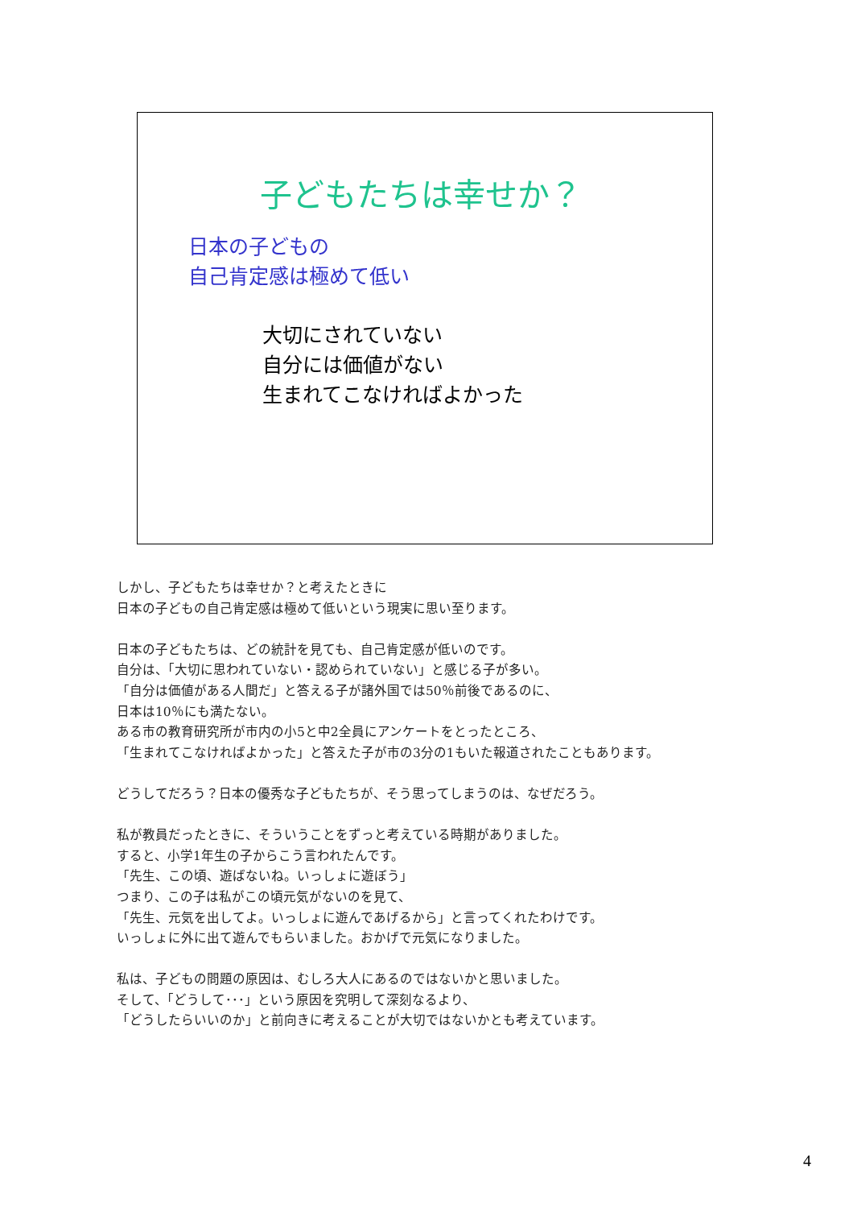子どもたちは幸せか？
日本の子どもの
自己肯定感は極めて低い
大切にされていない
自分には価値がない
生まれてこなければよかった
しかし、子どもたちは幸せか？と考えたときに
日本の子どもの自己肯定感は極めて低いという現実に思い至ります。
日本の子どもたちは、どの統計を見ても、自己肯定感が低いのです。
自分は、「大切に思われていない・認められていない」と感じる子が多い。
「自分は価値がある人間だ」と答える子が諸外国では50％前後であるのに、
日本は10％にも満たない。
ある市の教育研究所が市内の小5と中2全員にアンケートをとったところ、
「生まれてこなければよかった」と答えた子が市の3分の1もいた報道されたこともあります。
どうしてだろう？日本の優秀な子どもたちが、そう思ってしまうのは、なぜだろう。
私が教員だったときに、そういうことをずっと考えている時期がありました。
すると、小学1年生の子からこう言われたんです。
「先生、この頃、遊ばないね。いっしょに遊ぼう」
つまり、この子は私がこの頃元気がないのを見て、
「先生、元気を出してよ。いっしょに遊んであげるから」と言ってくれたわけです。
いっしょに外に出て遊んでもらいました。おかげで元気になりました。
私は、子どもの問題の原因は、むしろ大人にあるのではないかと思いました。
そして、「どうして･･･」という原因を究明して深刻なるより、
「どうしたらいいのか」と前向きに考えることが大切ではないかとも考えています。
4